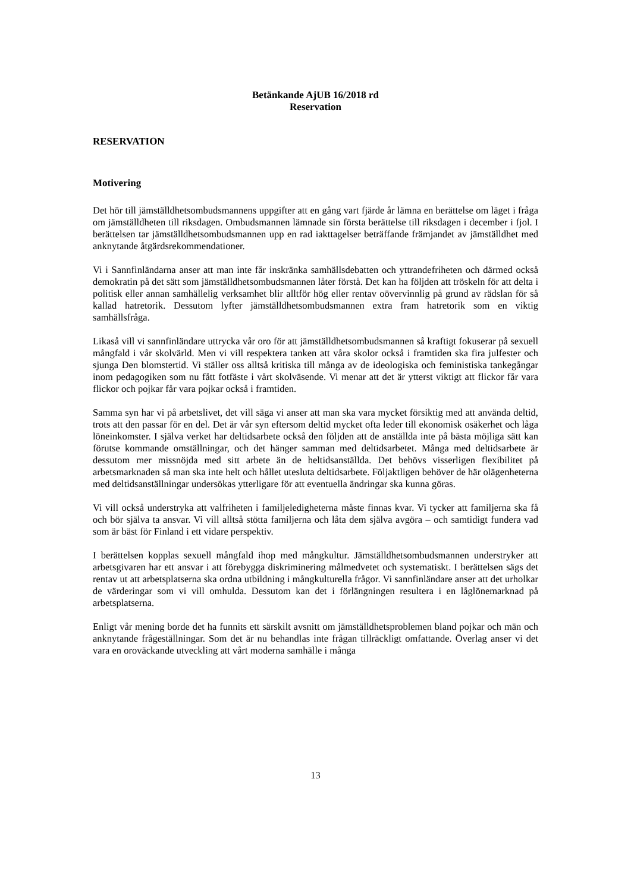Betänkande AjUB 16/2018 rd
Reservation
RESERVATION
Motivering
Det hör till jämställdhetsombudsmannens uppgifter att en gång vart fjärde år lämna en berättelse om läget i fråga om jämställdheten till riksdagen. Ombudsmannen lämnade sin första berättelse till riksdagen i december i fjol. I berättelsen tar jämställdhetsombudsmannen upp en rad iakttagelser beträffande främjandet av jämställdhet med anknytande åtgärdsrekommendationer.
Vi i Sannfinländarna anser att man inte får inskränka samhällsdebatten och yttrandefriheten och därmed också demokratin på det sätt som jämställdhetsombudsmannen låter förstå. Det kan ha följden att tröskeln för att delta i politisk eller annan samhällelig verksamhet blir alltför hög eller rentav oövervinnlig på grund av rädslan för så kallad hatretorik. Dessutom lyfter jämställdhetsombudsmannen extra fram hatretorik som en viktig samhällsfråga.
Likaså vill vi sannfinländare uttrycka vår oro för att jämställdhetsombudsmannen så kraftigt fokuserar på sexuell mångfald i vår skolvärld. Men vi vill respektera tanken att våra skolor också i framtiden ska fira julfester och sjunga Den blomstertid. Vi ställer oss alltså kritiska till många av de ideologiska och feministiska tankegångar inom pedagogiken som nu fått fotfäste i vårt skolväsende. Vi menar att det är ytterst viktigt att flickor får vara flickor och pojkar får vara pojkar också i framtiden.
Samma syn har vi på arbetslivet, det vill säga vi anser att man ska vara mycket försiktig med att använda deltid, trots att den passar för en del. Det är vår syn eftersom deltid mycket ofta leder till ekonomisk osäkerhet och låga löneinkomster. I själva verket har deltidsarbete också den följden att de anställda inte på bästa möjliga sätt kan förutse kommande omställningar, och det hänger samman med deltidsarbetet. Många med deltidsarbete är dessutom mer missnöjda med sitt arbete än de heltidsanställda. Det behövs visserligen flexibilitet på arbetsmarknaden så man ska inte helt och hållet utesluta deltidsarbete. Följaktligen behöver de här olägenheterna med deltidsanställningar undersökas ytterligare för att eventuella ändringar ska kunna göras.
Vi vill också understryka att valfriheten i familjeledigheterna måste finnas kvar. Vi tycker att familjerna ska få och bör själva ta ansvar. Vi vill alltså stötta familjerna och låta dem själva avgöra – och samtidigt fundera vad som är bäst för Finland i ett vidare perspektiv.
I berättelsen kopplas sexuell mångfald ihop med mångkultur. Jämställdhetsombudsmannen understryker att arbetsgivaren har ett ansvar i att förebygga diskriminering målmedvetet och systematiskt. I berättelsen sägs det rentav ut att arbetsplatserna ska ordna utbildning i mångkulturella frågor. Vi sannfinländare anser att det urholkar de värderingar som vi vill omhulda. Dessutom kan det i förlängningen resultera i en låglönemarknad på arbetsplatserna.
Enligt vår mening borde det ha funnits ett särskilt avsnitt om jämställdhetsproblemen bland pojkar och män och anknytande frågeställningar. Som det är nu behandlas inte frågan tillräckligt omfattande. Överlag anser vi det vara en oroväckande utveckling att vårt moderna samhälle i många
13